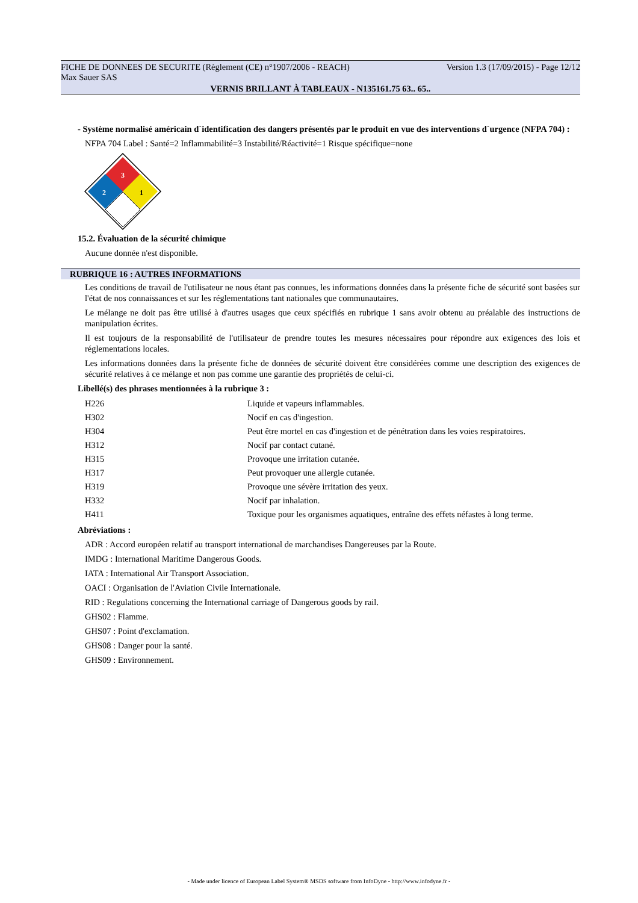FICHE DE DONNEES DE SECURITE (Règlement (CE) n°1907/2006 - REACH) Version 1.3 (17/09/2015) - Page 12/12
Max Sauer SAS
VERNIS BRILLANT À TABLEAUX - N135161.75 63.. 65..
- Système normalisé américain d´identification des dangers présentés par le produit en vue des interventions d´urgence (NFPA 704) :
NFPA 704 Label : Santé=2 Inflammabilité=3 Instabilité/Réactivité=1 Risque spécifique=none
3
2
1
15.2. Évaluation de la sécurité chimique
Aucune donnée n'est disponible.
RUBRIQUE 16 : AUTRES INFORMATIONS
Les conditions de travail de l'utilisateur ne nous étant pas connues, les informations données dans la présente fiche de sécurité sont basées sur l'état de nos connaissances et sur les réglementations tant nationales que communautaires.
Le mélange ne doit pas être utilisé à d'autres usages que ceux spécifiés en rubrique 1 sans avoir obtenu au préalable des instructions de manipulation écrites.
Il est toujours de la responsabilité de l'utilisateur de prendre toutes les mesures nécessaires pour répondre aux exigences des lois et réglementations locales.
Les informations données dans la présente fiche de données de sécurité doivent être considérées comme une description des exigences de sécurité relatives à ce mélange et non pas comme une garantie des propriétés de celui-ci.
Libellé(s) des phrases mentionnées à la rubrique 3 :
| H226 | Liquide et vapeurs inflammables. |
| H302 | Nocif en cas d'ingestion. |
| H304 | Peut être mortel en cas d'ingestion et de pénétration dans les voies respiratoires. |
| H312 | Nocif par contact cutané. |
| H315 | Provoque une irritation cutanée. |
| H317 | Peut provoquer une allergie cutanée. |
| H319 | Provoque une sévère irritation des yeux. |
| H332 | Nocif par inhalation. |
| H411 | Toxique pour les organismes aquatiques, entraîne des effets néfastes à long terme. |
Abréviations :
ADR : Accord européen relatif au transport international de marchandises Dangereuses par la Route.
IMDG : International Maritime Dangerous Goods.
IATA : International Air Transport Association.
OACI : Organisation de l'Aviation Civile Internationale.
RID : Regulations concerning the International carriage of Dangerous goods by rail.
GHS02 : Flamme.
GHS07 : Point d'exclamation.
GHS08 : Danger pour la santé.
GHS09 : Environnement.
- Made under licence of European Label System® MSDS software from InfoDyne - http://www.infodyne.fr -